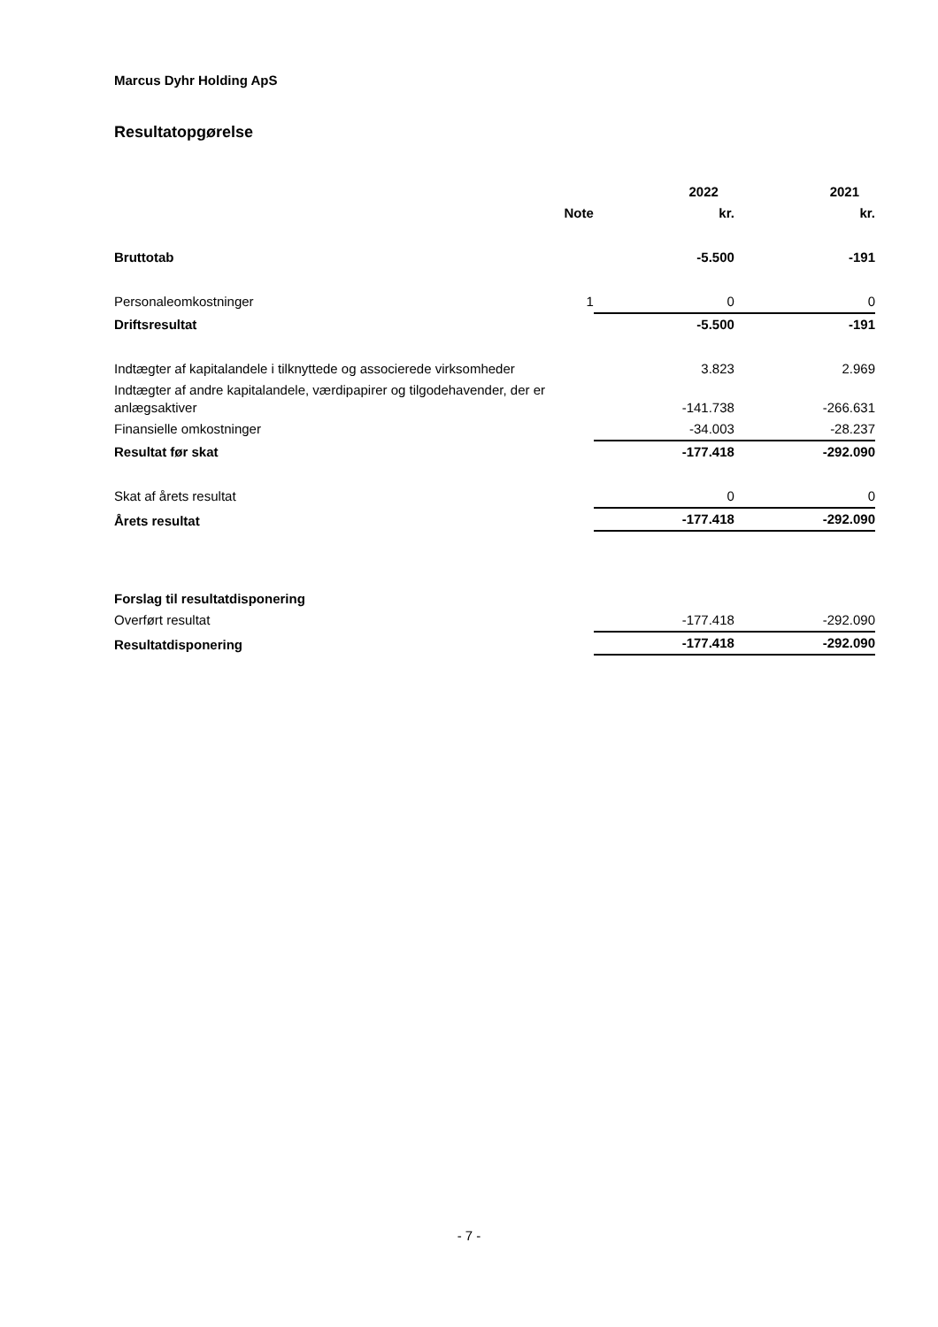Marcus Dyhr Holding ApS
Resultatopgørelse
| | | 2022 | 2021 |
| --- | --- | --- | --- |
| | Note | kr. | kr. |
| Bruttotab | | -5.500 | -191 |
| Personaleomkostninger | 1 | 0 | 0 |
| Driftsresultat | | -5.500 | -191 |
| Indtægter af kapitalandele i tilknyttede og associerede virksomheder | | 3.823 | 2.969 |
| Indtægter af andre kapitalandele, værdipapirer og tilgodehavender, der er anlægsaktiver | | -141.738 | -266.631 |
| Finansielle omkostninger | | -34.003 | -28.237 |
| Resultat før skat | | -177.418 | -292.090 |
| Skat af årets resultat | | 0 | 0 |
| Årets resultat | | -177.418 | -292.090 |
| Forslag til resultatdisponering | | | |
| Overført resultat | | -177.418 | -292.090 |
| Resultatdisponering | | -177.418 | -292.090 |
- 7 -